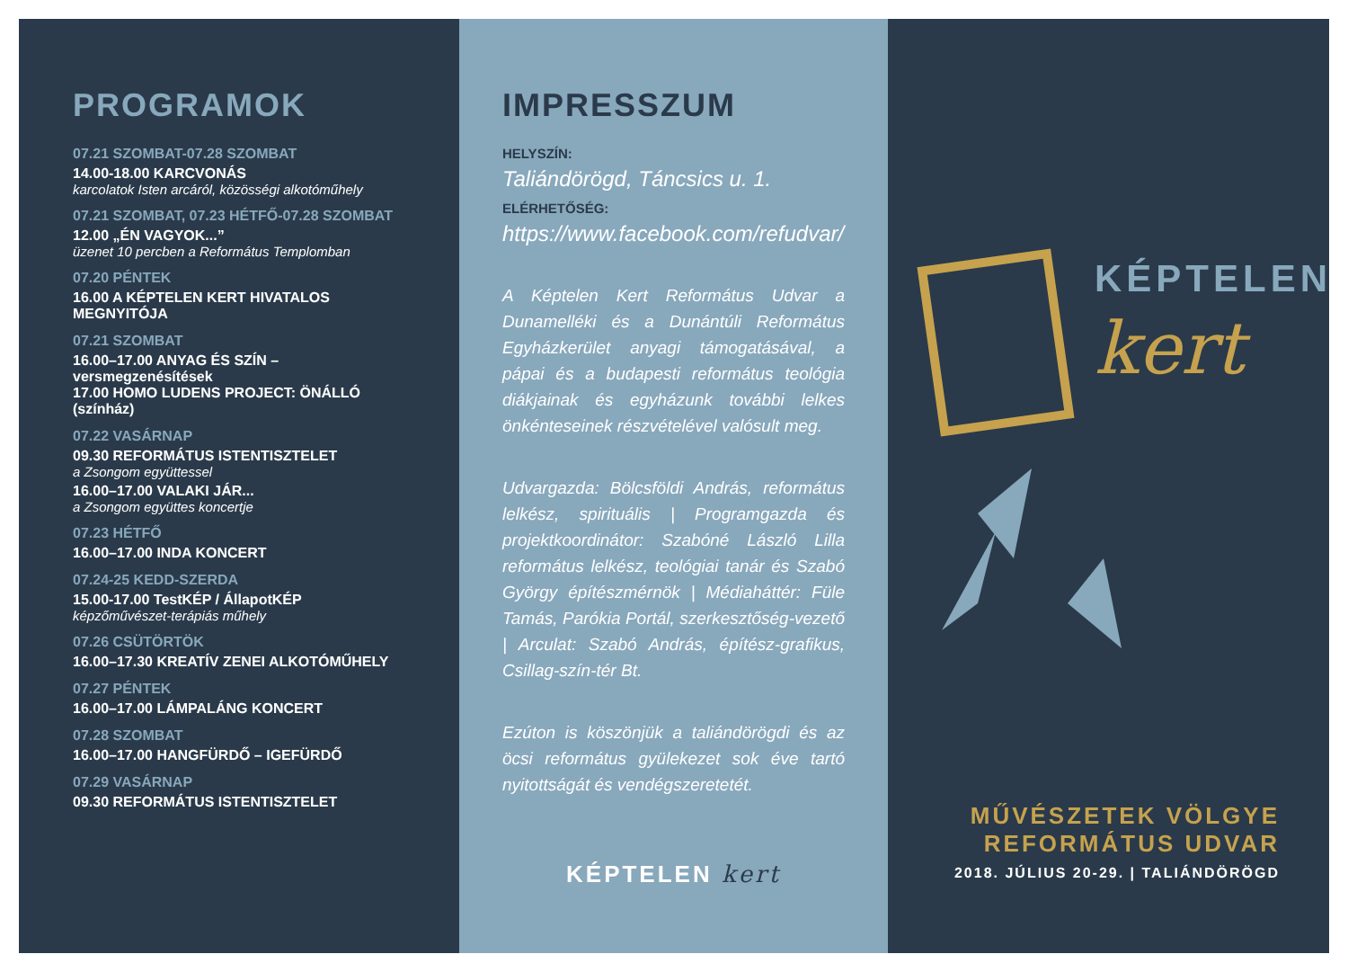PROGRAMOK
07.21 SZOMBAT-07.28 SZOMBAT
14.00-18.00 KARCVONÁS
karcolatok Isten arcáról, közösségi alkotóműhely
07.21 SZOMBAT, 07.23 HÉTFŐ-07.28 SZOMBAT
12.00 „ÉN VAGYOK...”
üzenet 10 percben a Református Templomban
07.20 PÉNTEK
16.00 A KÉPTELEN KERT HIVATALOS MEGNYITÓJA
07.21 SZOMBAT
16.00–17.00 ANYAG ÉS SZÍN – versmegzenésítések
17.00 HOMO LUDENS PROJECT: ÖNÁLLÓ (színház)
07.22 VASÁRNAP
09.30 REFORMÁTUS ISTENTISZTELET
a Zsongom együttessel
16.00–17.00 VALAKI JÁR...
a Zsongom együttes koncertje
07.23 HÉTFŐ
16.00–17.00 INDA KONCERT
07.24-25 KEDD-SZERDA
15.00-17.00 TestKÉP / ÁllapotKÉP
képzőművészet-terápiás műhely
07.26 CSÜTÖRTÖK
16.00–17.30 KREATÍV ZENEI ALKOTÓMŰHELY
07.27 PÉNTEK
16.00–17.00 LÁMPALÁNG KONCERT
07.28 SZOMBAT
16.00–17.00 HANGFÜRDŐ – IGEFÜRDŐ
07.29 VASÁRNAP
09.30 REFORMÁTUS ISTENTISZTELET
IMPRESSZUM
HELYSZÍN:
Taliándörögd, Táncsics u. 1.
ELÉRHETŐSÉG:
https://www.facebook.com/refudvar/
A Képtelen Kert Református Udvar a Dunamelléki és a Dunántúli Református Egyházkerület anyagi támogatásával, a pápai és a budapesti református teológia diákjainak és egyházunk további lelkes önkénteseinek részvételével valósult meg.
Udvargazda: Bölcsföldi András, református lelkész, spirituális | Programgazda és projektkoordinátor: Szabóné László Lilla református lelkész, teológiai tanár és Szabó György építészmérnök | Médiaháttér: Füle Tamás, Parókia Portál, szerkesztőség-vezető | Arculat: Szabó András, építész-grafikus, Csillag-szín-tér Bt.
Ezúton is köszönjük a taliándörögdi és az öcsi református gyülekezet sok éve tartó nyitottságát és vendégszeretetét.
KÉPTELEN kert
KÉPTELEN
kert
MŰVÉSZETEK VÖLGYE
REFORMÁTUS UDVAR
2018. JÚLIUS 20-29. | TALIÁNDÖRÖGD